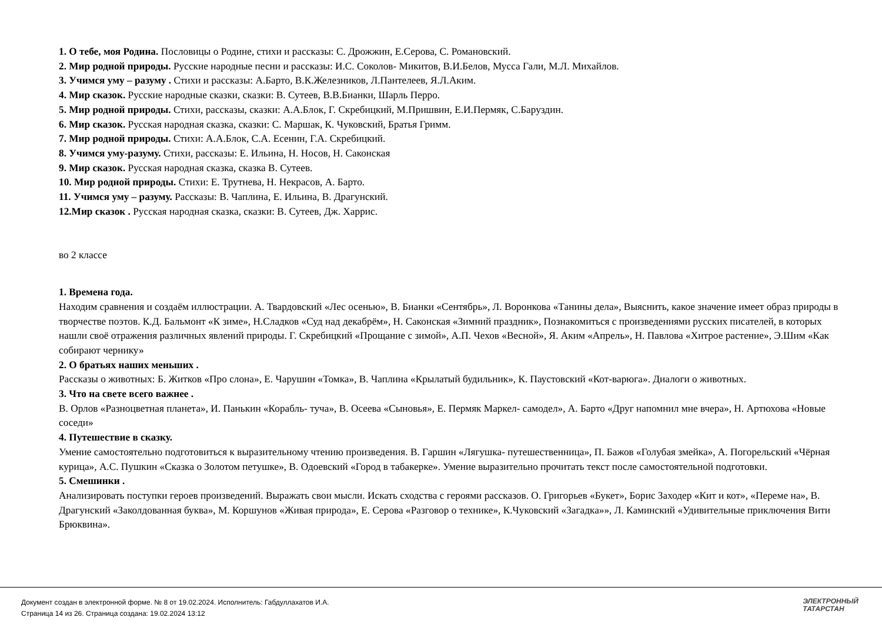1. О тебе, моя Родина. Пословицы о Родине, стихи и рассказы: С. Дрожжин, Е.Серова, С. Романовский.
2. Мир родной природы. Русские народные песни и рассказы: И.С. Соколов- Микитов, В.И.Белов, Мусса Гали, М.Л. Михайлов.
3. Учимся уму – разуму . Стихи и рассказы: А.Барто, В.К.Железников, Л.Пантелеев, Я.Л.Аким.
4. Мир сказок. Русские народные сказки, сказки: В. Сутеев, В.В.Бианки, Шарль Перро.
5. Мир родной природы. Стихи, рассказы, сказки: А.А.Блок, Г. Скребицкий, М.Пришвин, Е.И.Пермяк, С.Баруздин.
6. Мир сказок. Русская народная сказка, сказки: С. Маршак, К. Чуковский, Братья Гримм.
7. Мир родной природы. Стихи: А.А.Блок, С.А. Есенин, Г.А. Скребицкий.
8. Учимся уму-разуму. Стихи, рассказы: Е. Ильина, Н. Носов, Н. Саконская
9. Мир сказок. Русская народная сказка, сказка В. Сутеев.
10. Мир родной природы. Стихи: Е. Трутнева, Н. Некрасов, А. Барто.
11. Учимся уму – разуму. Рассказы: В. Чаплина, Е. Ильина, В. Драгунский.
12.Мир сказок . Русская народная сказка, сказки: В. Сутеев, Дж. Харрис.
во 2 классе
1. Времена года.
Находим сравнения и создаём иллюстрации. А. Твардовский «Лес осенью», В. Бианки «Сентябрь», Л. Воронкова «Танины дела», Выяснить, какое значение имеет образ природы в творчестве поэтов. К.Д. Бальмонт «К зиме», Н.Сладков «Суд над декабрём», Н. Саконская «Зимний праздник», Познакомиться с произведениями русских писателей, в которых нашли своё отражения различных явлений природы. Г. Скребицкий «Прощание с зимой», А.П. Чехов «Весной», Я. Аким «Апрель», Н. Павлова «Хитрое растение», Э.Шим «Как собирают чернику»
2. О братьях наших меньших .
Рассказы о животных: Б. Житков «Про слона», Е. Чарушин «Томка», В. Чаплина «Крылатый будильник», К. Паустовский «Кот-варюга». Диалоги о животных.
3. Что на свете всего важнее .
В. Орлов «Разноцветная планета», И. Панькин «Корабль- туча», В. Осеева «Сыновья», Е. Пермяк Маркел- самодел», А. Барто «Друг напомнил мне вчера», Н. Артюхова «Новые соседи»
4. Путешествие в сказку.
Умение самостоятельно подготовиться к выразительному чтению произведения. В. Гаршин «Лягушка- путешественница», П. Бажов «Голубая змейка», А. Погорельский «Чёрная курица», А.С. Пушкин «Сказка о Золотом петушке», В. Одоевский «Город в табакерке». Умение выразительно прочитать текст после самостоятельной подготовки.
5. Смешинки .
Анализировать поступки героев произведений. Выражать свои мысли. Искать сходства с героями рассказов. О. Григорьев «Букет», Борис Заходер «Кит и кот», «Переме на», В. Драгунский «Заколдованная буква», М. Коршунов «Живая природа», Е. Серова «Разговор о технике», К.Чуковский «Загадка»», Л. Каминский «Удивительные приключения Вити Брюквина».
Документ создан в электронной форме. № 8 от 19.02.2024. Исполнитель: Габдуллахатов И.А.
Страница 14 из 26. Страница создана: 19.02.2024 13:12
ЭЛЕКТРОННЫЙ
ТАТАРСТАН